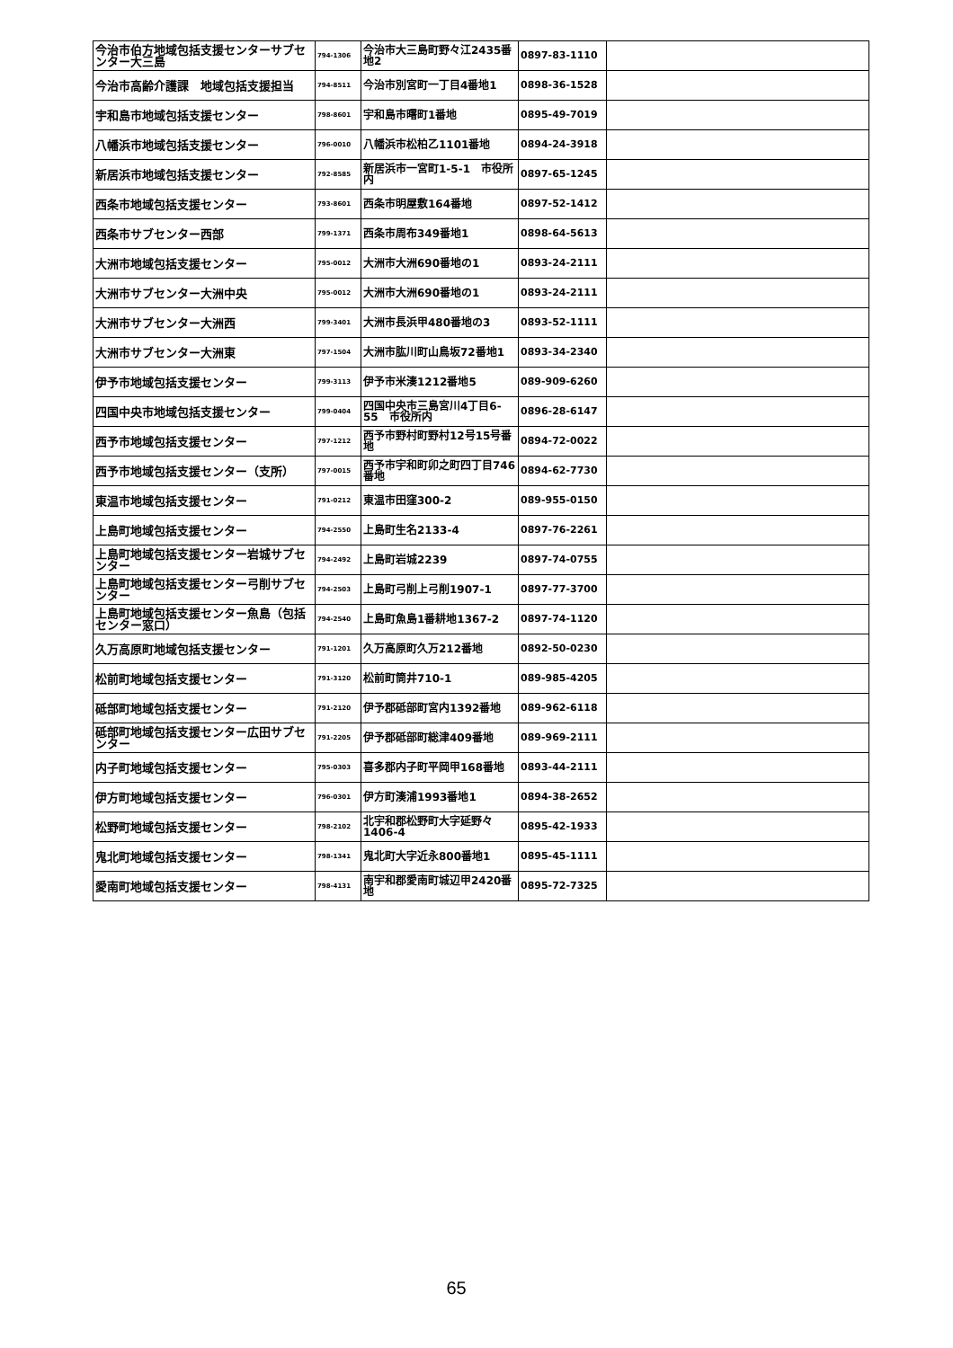| 今治市伯方地域包括支援センターサブセンター大三島 | 794-1306 | 今治市大三島町野々江2435番地2 | 0897-83-1110 | |
| 今治市高齢介護課 地域包括支援担当 | 794-8511 | 今治市別宮町一丁目4番地1 | 0898-36-1528 | |
| 宇和島市地域包括支援センター | 798-8601 | 宇和島市曙町1番地 | 0895-49-7019 | |
| 八幡浜市地域包括支援センター | 796-0010 | 八幡浜市松柏乙1101番地 | 0894-24-3918 | |
| 新居浜市地域包括支援センター | 792-8585 | 新居浜市一宮町1-5-1 市役所内 | 0897-65-1245 | |
| 西条市地域包括支援センター | 793-8601 | 西条市明屋敷164番地 | 0897-52-1412 | |
| 西条市サブセンター西部 | 799-1371 | 西条市周布349番地1 | 0898-64-5613 | |
| 大洲市地域包括支援センター | 795-0012 | 大洲市大洲690番地の1 | 0893-24-2111 | |
| 大洲市サブセンター大洲中央 | 795-0012 | 大洲市大洲690番地の1 | 0893-24-2111 | |
| 大洲市サブセンター大洲西 | 799-3401 | 大洲市長浜甲480番地の3 | 0893-52-1111 | |
| 大洲市サブセンター大洲東 | 797-1504 | 大洲市肱川町山鳥坂72番地1 | 0893-34-2340 | |
| 伊予市地域包括支援センター | 799-3113 | 伊予市米湊1212番地5 | 089-909-6260 | |
| 四国中央市地域包括支援センター | 799-0404 | 四国中央市三島宮川4丁目6-55 市役所内 | 0896-28-6147 | |
| 西予市地域包括支援センター | 797-1212 | 西予市野村町野村12号15号番地 | 0894-72-0022 | |
| 西予市地域包括支援センター（支所） | 797-0015 | 西予市宇和町卯之町四丁目746番地 | 0894-62-7730 | |
| 東温市地域包括支援センター | 791-0212 | 東温市田窪300-2 | 089-955-0150 | |
| 上島町地域包括支援センター | 794-2550 | 上島町生名2133-4 | 0897-76-2261 | |
| 上島町地域包括支援センター岩城サブセンター | 794-2492 | 上島町岩城2239 | 0897-74-0755 | |
| 上島町地域包括支援センター弓削サブセンター | 794-2503 | 上島町弓削上弓削1907-1 | 0897-77-3700 | |
| 上島町地域包括支援センター魚島（包括センター窓口） | 794-2540 | 上島町魚島1番耕地1367-2 | 0897-74-1120 | |
| 久万高原町地域包括支援センター | 791-1201 | 久万高原町久万212番地 | 0892-50-0230 | |
| 松前町地域包括支援センター | 791-3120 | 松前町筒井710-1 | 089-985-4205 | |
| 砥部町地域包括支援センター | 791-2120 | 伊予郡砥部町宮内1392番地 | 089-962-6118 | |
| 砥部町地域包括支援センター広田サブセンター | 791-2205 | 伊予郡砥部町総津409番地 | 089-969-2111 | |
| 内子町地域包括支援センター | 795-0303 | 喜多郡内子町平岡甲168番地 | 0893-44-2111 | |
| 伊方町地域包括支援センター | 796-0301 | 伊方町湊浦1993番地1 | 0894-38-2652 | |
| 松野町地域包括支援センター | 798-2102 | 北宇和郡松野町大字延野々1406-4 | 0895-42-1933 | |
| 鬼北町地域包括支援センター | 798-1341 | 鬼北町大字近永800番地1 | 0895-45-1111 | |
| 愛南町地域包括支援センター | 798-4131 | 南宇和郡愛南町城辺甲2420番地 | 0895-72-7325 | |
65